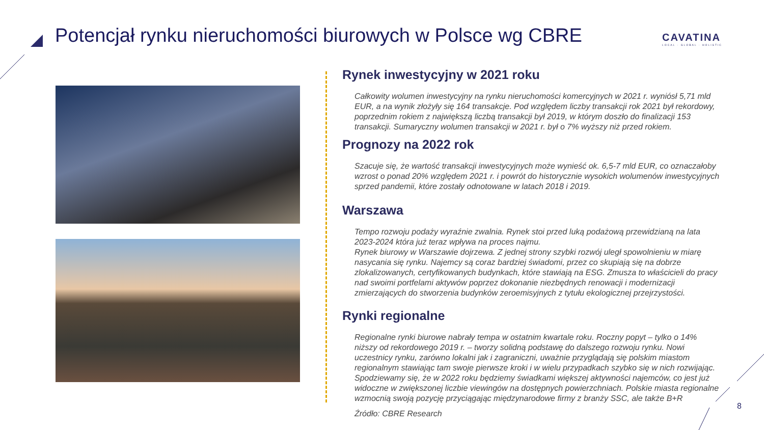Potencjał rynku nieruchomości biurowych w Polsce wg CBRE
CAVATINA
LOCAL · GLOBAL · HOLISTIC
Rynek inwestycyjny w 2021 roku
Całkowity wolumen inwestycyjny na rynku nieruchomości komercyjnych w 2021 r. wyniósł 5,71 mld EUR, a na wynik złożyły się 164 transakcje. Pod względem liczby transakcji rok 2021 był rekordowy, poprzednim rokiem z największą liczbą transakcji był 2019, w którym doszło do finalizacji 153 transakcji. Sumaryczny wolumen transakcji w 2021 r. był o 7% wyższy niż przed rokiem.
Prognozy na 2022 rok
Szacuje się, że wartość transakcji inwestycyjnych może wynieść ok. 6,5-7 mld EUR, co oznaczałoby wzrost o ponad 20% względem 2021 r. i powrót do historycznie wysokich wolumenów inwestycyjnych sprzed pandemii, które zostały odnotowane w latach 2018 i 2019.
Warszawa
Tempo rozwoju podaży wyraźnie zwalnia. Rynek stoi przed luką podażową przewidzianą na lata 2023-2024 która już teraz wpływa na proces najmu.
Rynek biurowy w Warszawie dojrzewa. Z jednej strony szybki rozwój uległ spowolnieniu w miarę nasycania się rynku. Najemcy są coraz bardziej świadomi, przez co skupiają się na dobrze zlokalizowanych, certyfikowanych budynkach, które stawiają na ESG. Zmusza to właścicieli do pracy nad swoimi portfelami aktywów poprzez dokonanie niezbędnych renowacji i modernizacji zmierzających do stworzenia budynków zeroemisyjnych z tytułu ekologicznej przejrzystości.
Rynki regionalne
Regionalne rynki biurowe nabrały tempa w ostatnim kwartale roku. Roczny popyt – tylko o 14% niższy od rekordowego 2019 r. – tworzy solidną podstawę do dalszego rozwoju rynku. Nowi uczestnicy rynku, zarówno lokalni jak i zagraniczni, uważnie przyglądają się polskim miastom regionalnym stawiając tam swoje pierwsze kroki i w wielu przypadkach szybko się w nich rozwijając.
Spodziewamy się, że w 2022 roku będziemy świadkami większej aktywności najemców, co jest już widoczne w zwiększonej liczbie viewingów na dostępnych powierzchniach. Polskie miasta regionalne wzmocnią swoją pozycję przyciągając międzynarodowe firmy z branży SSC, ale także B+R
Źródło: CBRE Research
8